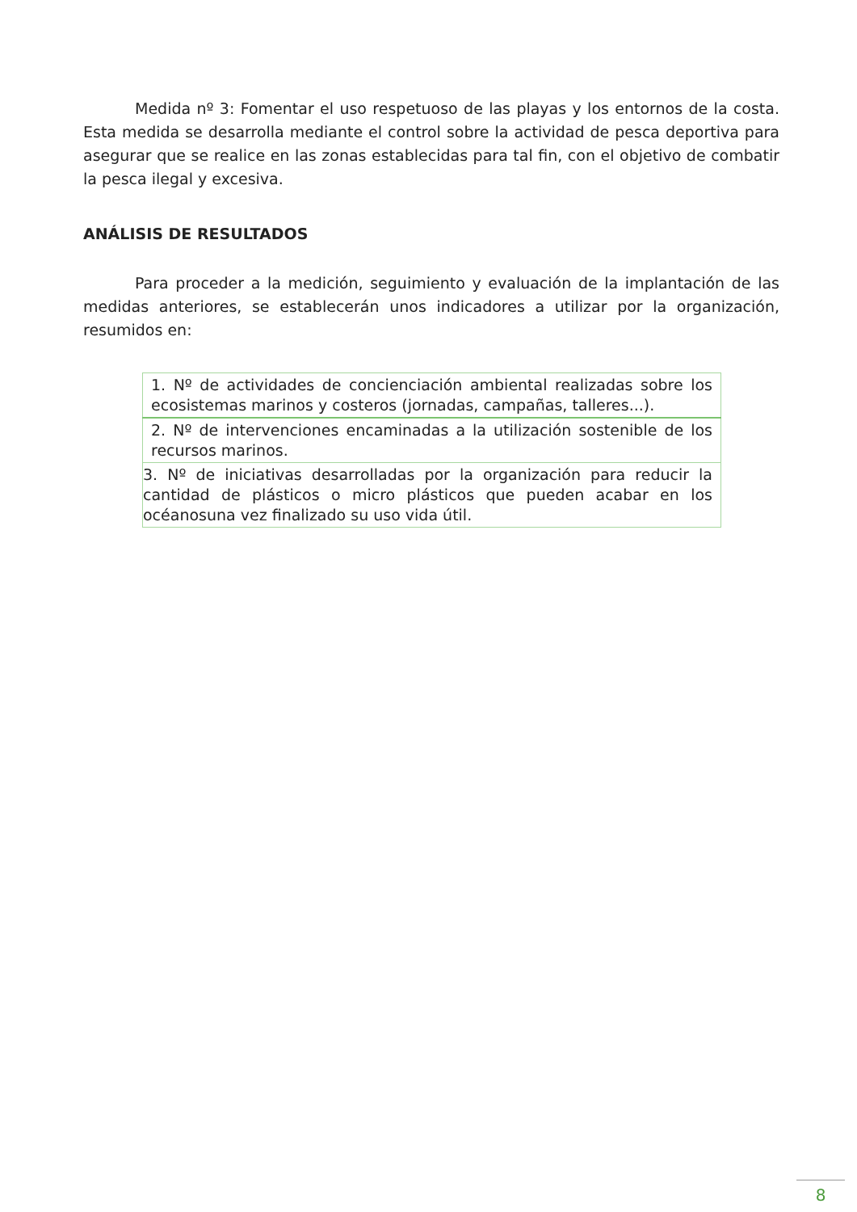Medida nº 3: Fomentar el uso respetuoso de las playas y los entornos de la costa. Esta medida se desarrolla mediante el control sobre la actividad de pesca deportiva para asegurar que se realice en las zonas establecidas para tal fin, con el objetivo de combatir la pesca ilegal y excesiva.
ANÁLISIS DE RESULTADOS
Para proceder a la medición, seguimiento y evaluación de la implantación de las medidas anteriores, se establecerán unos indicadores a utilizar por la organización, resumidos en:
| 1. Nº de actividades de concienciación ambiental realizadas sobre los ecosistemas marinos y costeros (jornadas, campañas, talleres...). |
| 2. Nº de intervenciones encaminadas a la utilización sostenible de los recursos marinos. |
| 3. Nº de iniciativas desarrolladas por la organización para reducir la cantidad de plásticos o micro plásticos que pueden acabar en los océanosuna vez finalizado su uso vida útil. |
8